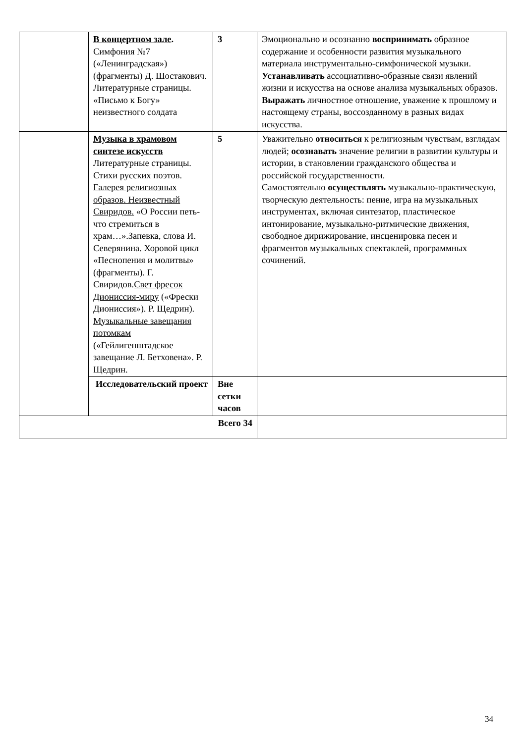| | В концертном зале . Симфония №7 («Ленинградская») (фрагменты) Д. Шостакович. Литературные страницы. «Письмо к Богу» неизвестного солдата | 3 | Эмоционально и осознанно воспринимать образное содержание и особенности развития музыкального материала инструментально-симфонической музыки. Устанавливать ассоциативно-образные связи явлений жизни и искусства на основе анализа музыкальных образов. Выражать личностное отношение, уважение к прошлому и настоящему страны, воссозданному в разных видах искусства. |
| | Музыка в храмовом синтезе искусств Литературные страницы. Стихи русских поэтов. Галерея религиозных образов. Неизвестный Свиридов. «О России петь-что стремиться в храм…».Запевка, слова И. Северянина. Хоровой цикл «Песнопения и молитвы» (фрагменты). Г. Свиридов. Свет фресок Дионисcия-миру («Фрески Дионисcия»). Р. Щедрин). Музыкальные завещания потомкам («Гейлигенштадское завещание Л. Бетховена». Р. Щедрин. | 5 | Уважительно относиться к религиозным чувствам, взглядам людей; осознавать значение религии в развитии культуры и истории, в становлении гражданского общества и российской государственности. Самостоятельно осуществлять музыкально-практическую, творческую деятельность: пение, игра на музыкальных инструментах, включая синтезатор, пластическое интонирование, музыкально-ритмические движения, свободное дирижирование, инсценировка песен и фрагментов музыкальных спектаклей, программных сочинений. |
| | Исследовательский проект | Вне сетки часов | |
| Всего 34 | | | |
34